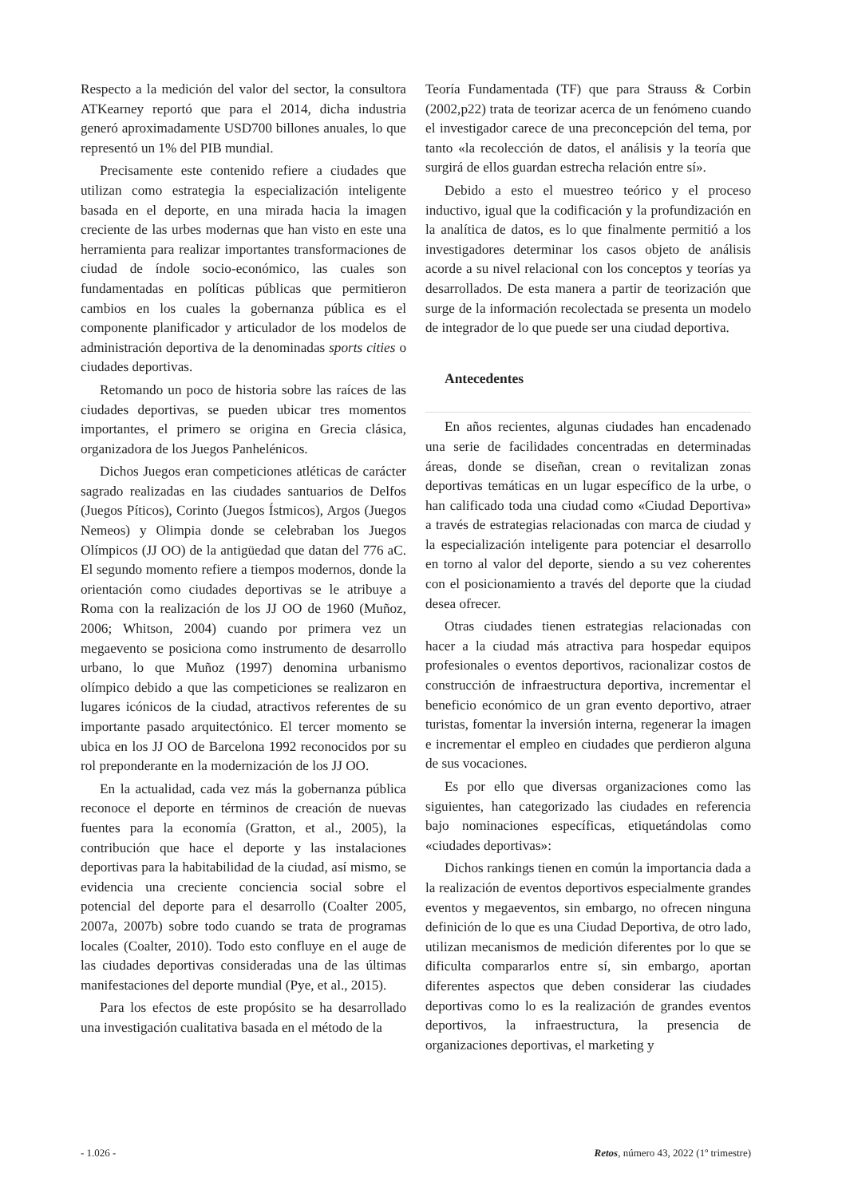Respecto a la medición del valor del sector, la consultora ATKearney reportó que para el 2014, dicha industria generó aproximadamente USD700 billones anuales, lo que representó un 1% del PIB mundial.
Precisamente este contenido refiere a ciudades que utilizan como estrategia la especialización inteligente basada en el deporte, en una mirada hacia la imagen creciente de las urbes modernas que han visto en este una herramienta para realizar importantes transformaciones de ciudad de índole socio-económico, las cuales son fundamentadas en políticas públicas que permitieron cambios en los cuales la gobernanza pública es el componente planificador y articulador de los modelos de administración deportiva de la denominadas sports cities o ciudades deportivas.
Retomando un poco de historia sobre las raíces de las ciudades deportivas, se pueden ubicar tres momentos importantes, el primero se origina en Grecia clásica, organizadora de los Juegos Panhelénicos.
Dichos Juegos eran competiciones atléticas de carácter sagrado realizadas en las ciudades santuarios de Delfos (Juegos Píticos), Corinto (Juegos Ístmicos), Argos (Juegos Nemeos) y Olimpia donde se celebraban los Juegos Olímpicos (JJ OO) de la antigüedad que datan del 776 aC. El segundo momento refiere a tiempos modernos, donde la orientación como ciudades deportivas se le atribuye a Roma con la realización de los JJ OO de 1960 (Muñoz, 2006; Whitson, 2004) cuando por primera vez un megaevento se posiciona como instrumento de desarrollo urbano, lo que Muñoz (1997) denomina urbanismo olímpico debido a que las competiciones se realizaron en lugares icónicos de la ciudad, atractivos referentes de su importante pasado arquitectónico. El tercer momento se ubica en los JJ OO de Barcelona 1992 reconocidos por su rol preponderante en la modernización de los JJ OO.
En la actualidad, cada vez más la gobernanza pública reconoce el deporte en términos de creación de nuevas fuentes para la economía (Gratton, et al., 2005), la contribución que hace el deporte y las instalaciones deportivas para la habitabilidad de la ciudad, así mismo, se evidencia una creciente conciencia social sobre el potencial del deporte para el desarrollo (Coalter 2005, 2007a, 2007b) sobre todo cuando se trata de programas locales (Coalter, 2010). Todo esto confluye en el auge de las ciudades deportivas consideradas una de las últimas manifestaciones del deporte mundial (Pye, et al., 2015).
Para los efectos de este propósito se ha desarrollado una investigación cualitativa basada en el método de la
Teoría Fundamentada (TF) que para Strauss & Corbin (2002,p22) trata de teorizar acerca de un fenómeno cuando el investigador carece de una preconcepción del tema, por tanto «la recolección de datos, el análisis y la teoría que surgirá de ellos guardan estrecha relación entre sí».
Debido a esto el muestreo teórico y el proceso inductivo, igual que la codificación y la profundización en la analítica de datos, es lo que finalmente permitió a los investigadores determinar los casos objeto de análisis acorde a su nivel relacional con los conceptos y teorías ya desarrollados. De esta manera a partir de teorización que surge de la información recolectada se presenta un modelo de integrador de lo que puede ser una ciudad deportiva.
Antecedentes
En años recientes, algunas ciudades han encadenado una serie de facilidades concentradas en determinadas áreas, donde se diseñan, crean o revitalizan zonas deportivas temáticas en un lugar específico de la urbe, o han calificado toda una ciudad como «Ciudad Deportiva» a través de estrategias relacionadas con marca de ciudad y la especialización inteligente para potenciar el desarrollo en torno al valor del deporte, siendo a su vez coherentes con el posicionamiento a través del deporte que la ciudad desea ofrecer.
Otras ciudades tienen estrategias relacionadas con hacer a la ciudad más atractiva para hospedar equipos profesionales o eventos deportivos, racionalizar costos de construcción de infraestructura deportiva, incrementar el beneficio económico de un gran evento deportivo, atraer turistas, fomentar la inversión interna, regenerar la imagen e incrementar el empleo en ciudades que perdieron alguna de sus vocaciones.
Es por ello que diversas organizaciones como las siguientes, han categorizado las ciudades en referencia bajo nominaciones específicas, etiquetándolas como «ciudades deportivas»:
Dichos rankings tienen en común la importancia dada a la realización de eventos deportivos especialmente grandes eventos y megaeventos, sin embargo, no ofrecen ninguna definición de lo que es una Ciudad Deportiva, de otro lado, utilizan mecanismos de medición diferentes por lo que se dificulta compararlos entre sí, sin embargo, aportan diferentes aspectos que deben considerar las ciudades deportivas como lo es la realización de grandes eventos deportivos, la infraestructura, la presencia de organizaciones deportivas, el marketing y
- 1.026 - Retos, número 43, 2022 (1º trimestre)